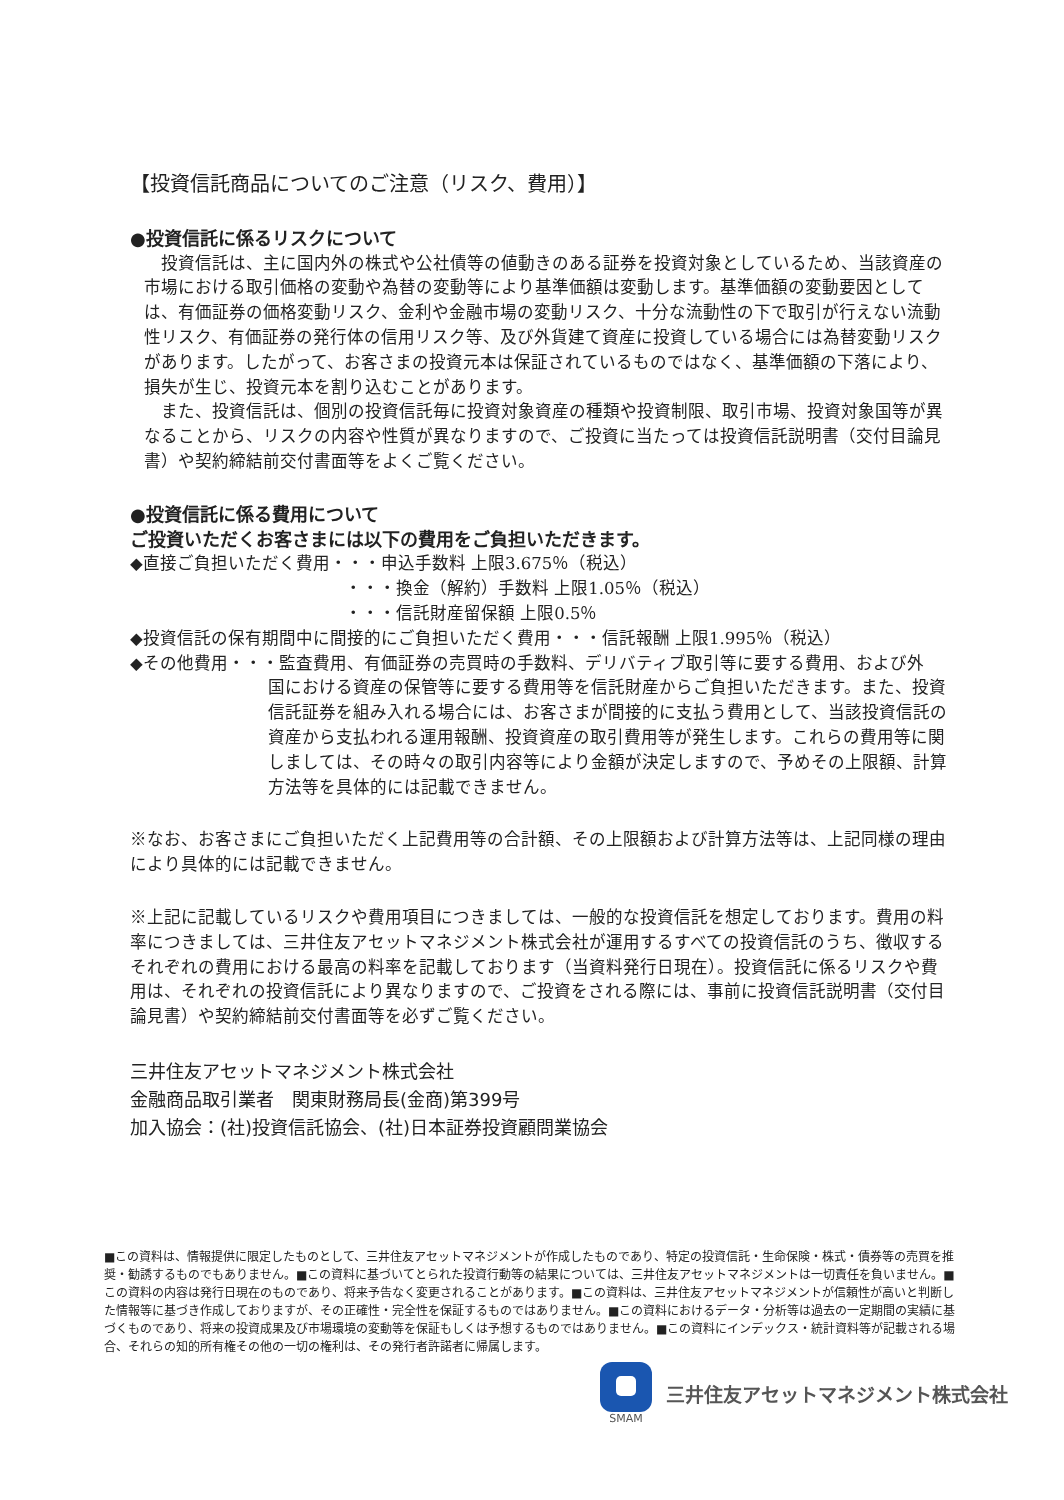【投資信託商品についてのご注意（リスク、費用）】
●投資信託に係るリスクについて
　投資信託は、主に国内外の株式や公社債等の値動きのある証券を投資対象としているため、当該資産の市場における取引価格の変動や為替の変動等により基準価額は変動します。基準価額の変動要因としては、有価証券の価格変動リスク、金利や金融市場の変動リスク、十分な流動性の下で取引が行えない流動性リスク、有価証券の発行体の信用リスク等、及び外貨建て資産に投資している場合には為替変動リスクがあります。したがって、お客さまの投資元本は保証されているものではなく、基準価額の下落により、損失が生じ、投資元本を割り込むことがあります。
　また、投資信託は、個別の投資信託毎に投資対象資産の種類や投資制限、取引市場、投資対象国等が異なることから、リスクの内容や性質が異なりますので、ご投資に当たっては投資信託説明書（交付目論見書）や契約締結前交付書面等をよくご覧ください。
●投資信託に係る費用について
ご投資いただくお客さまには以下の費用をご負担いただきます。
◆直接ご負担いただく費用・・・申込手数料 上限3.675％（税込）
・・・換金（解約）手数料 上限1.05％（税込）
・・・信託財産留保額 上限0.5％
◆投資信託の保有期間中に間接的にご負担いただく費用・・・信託報酬 上限1.995％（税込）
◆その他費用・・・監査費用、有価証券の売買時の手数料、デリバティブ取引等に要する費用、および外
国における資産の保管等に要する費用等を信託財産からご負担いただきます。また、投資信託証券を組み入れる場合には、お客さまが間接的に支払う費用として、当該投資信託の資産から支払われる運用報酬、投資資産の取引費用等が発生します。これらの費用等に関しましては、その時々の取引内容等により金額が決定しますので、予めその上限額、計算方法等を具体的には記載できません。
※なお、お客さまにご負担いただく上記費用等の合計額、その上限額および計算方法等は、上記同様の理由により具体的には記載できません。
※上記に記載しているリスクや費用項目につきましては、一般的な投資信託を想定しております。費用の料率につきましては、三井住友アセットマネジメント株式会社が運用するすべての投資信託のうち、徴収するそれぞれの費用における最高の料率を記載しております（当資料発行日現在）。投資信託に係るリスクや費用は、それぞれの投資信託により異なりますので、ご投資をされる際には、事前に投資信託説明書（交付目論見書）や契約締結前交付書面等を必ずご覧ください。
三井住友アセットマネジメント株式会社
金融商品取引業者　関東財務局長(金商)第399号
加入協会：(社)投資信託協会、(社)日本証券投資顧問業協会
■この資料は、情報提供に限定したものとして、三井住友アセットマネジメントが作成したものであり、特定の投資信託・生命保険・株式・債券等の売買を推奨・勧誘するものでもありません。■この資料に基づいてとられた投資行動等の結果については、三井住友アセットマネジメントは一切責任を負いません。■この資料の内容は発行日現在のものであり、将来予告なく変更されることがあります。■この資料は、三井住友アセットマネジメントが信頼性が高いと判断した情報等に基づき作成しておりますが、その正確性・完全性を保証するものではありません。■この資料におけるデータ・分析等は過去の一定期間の実績に基づくものであり、将来の投資成果及び市場環境の変動等を保証もしくは予想するものではありません。■この資料にインデックス・統計資料等が記載される場合、それらの知的所有権その他の一切の権利は、その発行者許諾者に帰属します。
SMAM
三井住友アセットマネジメント株式会社